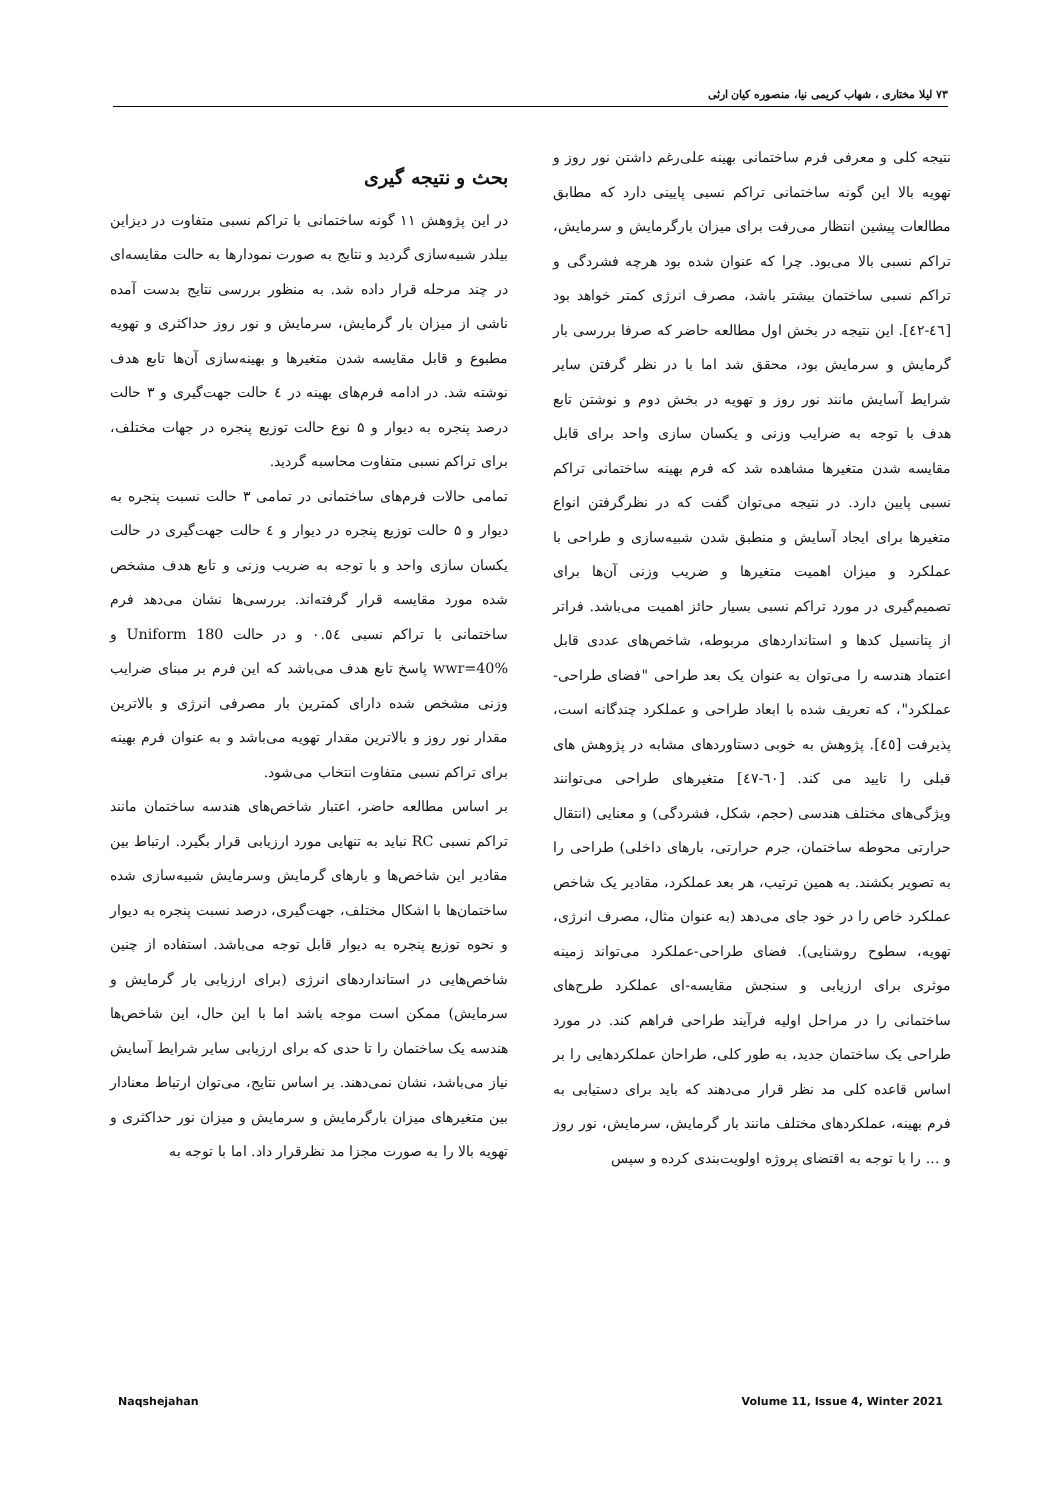۷۳ لیلا مختاری ، شهاب کریمی نیا، منصوره کیان ارثی
بحث و نتیجه گیری
در این پژوهش ۱۱ گونه ساختمانی با تراکم نسبی متفاوت در دیزاین بیلدر شبیه‌سازی گردید و نتایج به صورت نمودارها به حالت مقایسه‌ای در چند مرحله قرار داده شد. به منظور بررسی نتایج بدست آمده ناشی از میزان بار گرمایش، سرمایش و نور روز حداکثری و تهویه مطبوع و قابل مقایسه شدن متغیرها و بهینه‌سازی آن‌ها تابع هدف نوشته شد. در ادامه فرم‌های بهینه در ٤ حالت جهت‌گیری و ۳ حالت درصد پنجره به دیوار و ۵ نوع حالت توزیع پنجره در جهات مختلف، برای تراکم نسبی متفاوت محاسبه گردید.
تمامی حالات فرم‌های ساختمانی در تمامی ۳ حالت نسبت پنجره به دیوار و ۵ حالت توزیع پنجره در دیوار و ٤ حالت جهت‌گیری در حالت یکسان سازی واحد و با توجه به ضریب وزنی و تابع هدف مشخص شده مورد مقایسه قرار گرفته‌اند. بررسی‌ها نشان می‌دهد فرم ساختمانی با تراکم نسبی ۰.٥٤ و در حالت Uniform 180 و wwr=40% پاسخ تابع هدف می‌باشد که این فرم بر مبنای ضرایب وزنی مشخص شده دارای کمترین بار مصرفی انرژی و بالاترین مقدار نور روز و بالاترین مقدار تهویه می‌باشد و به عنوان فرم بهینه برای تراکم نسبی متفاوت انتخاب می‌شود.
بر اساس مطالعه حاضر، اعتبار شاخص‌های هندسه ساختمان مانند تراکم نسبی RC نباید به تنهایی مورد ارزیابی قرار بگیرد. ارتباط بین مقادیر این شاخص‌ها و بارهای گرمایش وسرمایش شبیه‌سازی شده ساختمان‌ها با اشکال مختلف، جهت‌گیری، درصد نسبت پنجره به دیوار و نحوه توزیع پنجره به دیوار قابل توجه می‌باشد. استفاده از چنین شاخص‌هایی در استانداردهای انرژی (برای ارزیابی بار گرمایش و سرمایش) ممکن است موجه باشد اما با این حال، این شاخص‌ها هندسه یک ساختمان را تا حدی که برای ارزیابی سایر شرایط آسایش نیاز می‌باشد، نشان نمی‌دهند. بر اساس نتایج، می‌توان ارتباط معنادار بین متغیرهای میزان بارگرمایش و سرمایش و میزان نور حداکثری و تهویه بالا را به صورت مجزا مد نظرقرار داد. اما با توجه به
نتیجه کلی و معرفی فرم ساختمانی بهینه علی‌رغم داشتن نور روز و تهویه بالا این گونه ساختمانی تراکم نسبی پایینی دارد که مطابق مطالعات پیشین انتظار می‌رفت برای میزان بارگرمایش و سرمایش، تراکم نسبی بالا می‌بود. چرا که عنوان شده بود هرچه فشردگی و تراکم نسبی ساختمان بیشتر باشد، مصرف انرژی کمتر خواهد بود [٤٦-٤٢]. این نتیجه در بخش اول مطالعه حاضر که صرفا بررسی بار گرمایش و سرمایش بود، محقق شد اما با در نظر گرفتن سایر شرایط آسایش مانند نور روز و تهویه در بخش دوم و نوشتن تابع هدف با توجه به ضرایب وزنی و یکسان سازی واحد برای قابل مقایسه شدن متغیرها مشاهده شد که فرم بهینه ساختمانی تراکم نسبی پایین دارد. در نتیجه می‌توان گفت که در نظرگرفتن انواع متغیرها برای ایجاد آسایش و منطبق شدن شبیه‌سازی و طراحی با عملکرد و میزان اهمیت متغیرها و ضریب وزنی آن‌ها برای تصمیم‌گیری در مورد تراکم نسبی بسیار حائز اهمیت می‌باشد. فراتر از پتانسیل کدها و استانداردهای مربوطه، شاخص‌های عددی قابل اعتماد هندسه را می‌توان به عنوان یک بعد طراحی "فضای طراحی-عملکرد"، که تعریف شده با ابعاد طراحی و عملکرد چندگانه است، پذیرفت [٤٥]. پژوهش به خوبی دستاوردهای مشابه در پژوهش های قبلی را تایید می کند. [٦٠-٤٧] متغیرهای طراحی می‌توانند ویژگی‌های مختلف هندسی (حجم، شکل، فشردگی) و معنایی (انتقال حرارتی محوطه ساختمان، جرم حرارتی، بارهای داخلی) طراحی را به تصویر بکشند. به همین ترتیب، هر بعد عملکرد، مقادیر یک شاخص عملکرد خاص را در خود جای می‌دهد (به عنوان مثال، مصرف انرژی، تهویه، سطوح روشنایی). فضای طراحی-عملکرد می‌تواند زمینه موثری برای ارزیابی و سنجش مقایسه-ای عملکرد طرح‌های ساختمانی را در مراحل اولیه فرآیند طراحی فراهم کند. در مورد طراحی یک ساختمان جدید، به طور کلی، طراحان عملکردهایی را بر اساس قاعده کلی مد نظر قرار می‌دهند که باید برای دستیابی به فرم بهینه، عملکردهای مختلف مانند بار گرمایش، سرمایش، نور روز و ... را با توجه به اقتضای پروژه اولویت‌بندی کرده و سپس
Naqshejahan Volume 11, Issue 4, Winter 2021